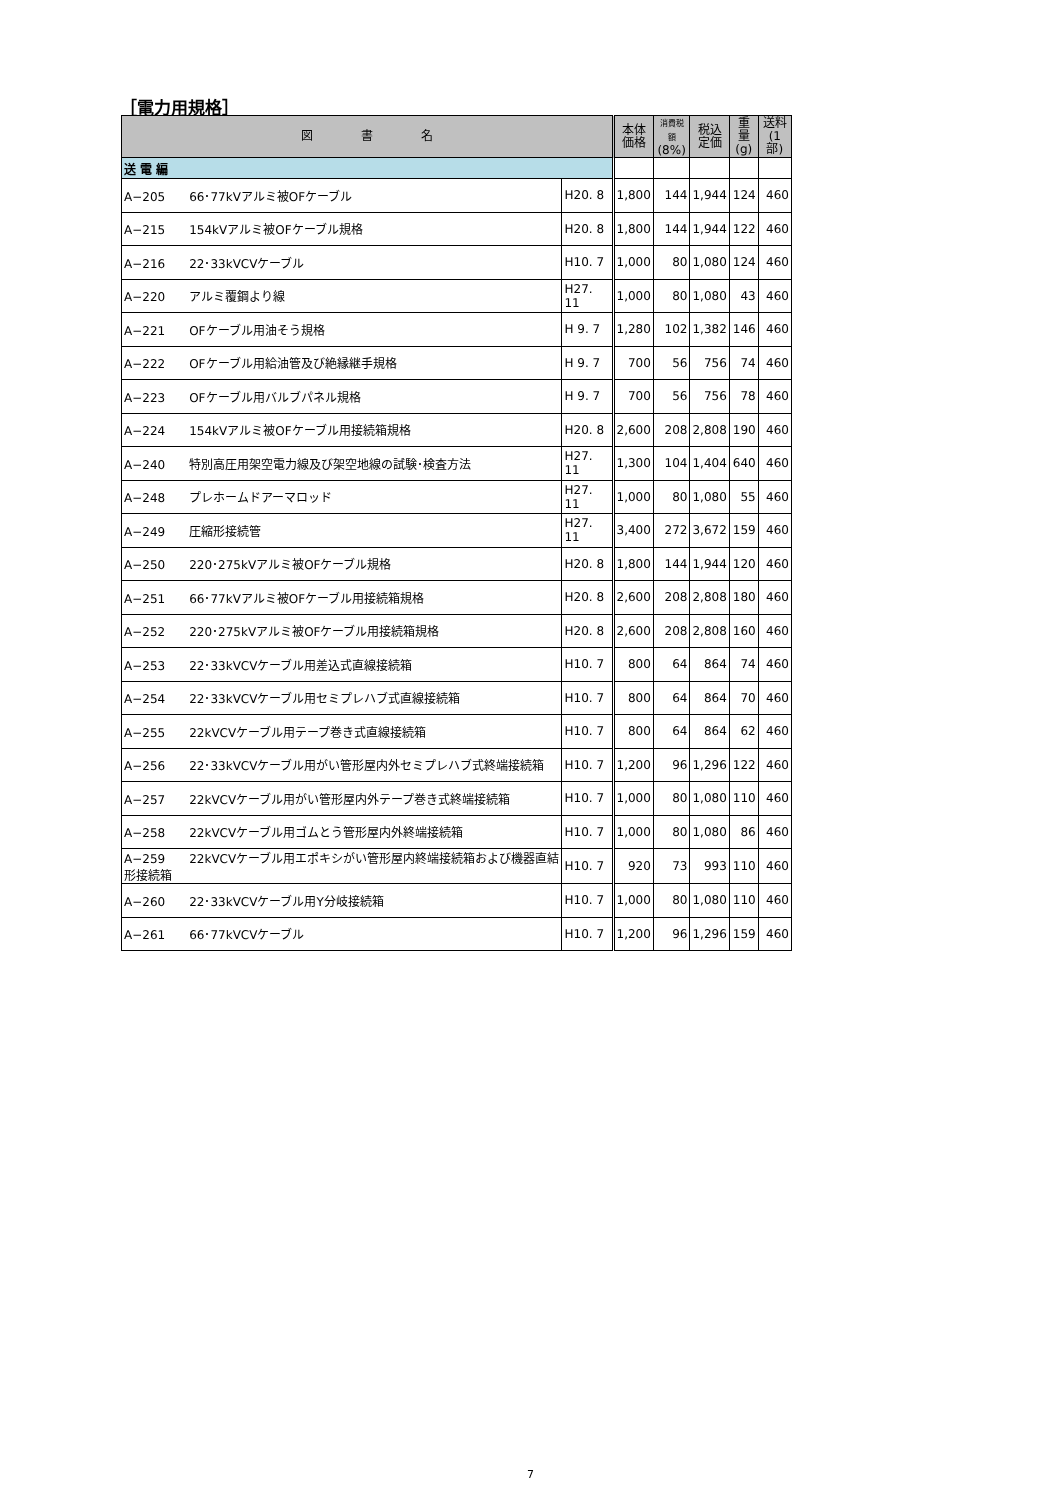［電力用規格］
| 図 書 名 | | 本体 価格 | 消費税額 (8%) | 税込 定価 | 重量 (g) | 送料 (1部) |
| --- | --- | --- | --- | --- | --- | --- |
| 送 電 編 | | | | | | |
| A−205 66･77kVアルミ被OFケーブル | H20. 8 | 1,800 | 144 | 1,944 | 124 | 460 |
| A−215 154kVアルミ被OFケーブル規格 | H20. 8 | 1,800 | 144 | 1,944 | 122 | 460 |
| A−216 22･33kVCVケーブル | H10. 7 | 1,000 | 80 | 1,080 | 124 | 460 |
| A−220 アルミ覆鋼より線 | H27. 11 | 1,000 | 80 | 1,080 | 43 | 460 |
| A−221 OFケーブル用油そう規格 | H 9. 7 | 1,280 | 102 | 1,382 | 146 | 460 |
| A−222 OFケーブル用給油管及び絶縁継手規格 | H 9. 7 | 700 | 56 | 756 | 74 | 460 |
| A−223 OFケーブル用バルブパネル規格 | H 9. 7 | 700 | 56 | 756 | 78 | 460 |
| A−224 154kVアルミ被OFケーブル用接続箱規格 | H20. 8 | 2,600 | 208 | 2,808 | 190 | 460 |
| A−240 特別高圧用架空電力線及び架空地線の試験･検査方法 | H27. 11 | 1,300 | 104 | 1,404 | 640 | 460 |
| A−248 プレホームドアーマロッド | H27. 11 | 1,000 | 80 | 1,080 | 55 | 460 |
| A−249 圧縮形接続管 | H27. 11 | 3,400 | 272 | 3,672 | 159 | 460 |
| A−250 220･275kVアルミ被OFケーブル規格 | H20. 8 | 1,800 | 144 | 1,944 | 120 | 460 |
| A−251 66･77kVアルミ被OFケーブル用接続箱規格 | H20. 8 | 2,600 | 208 | 2,808 | 180 | 460 |
| A−252 220･275kVアルミ被OFケーブル用接続箱規格 | H20. 8 | 2,600 | 208 | 2,808 | 160 | 460 |
| A−253 22･33kVCVケーブル用差込式直線接続箱 | H10. 7 | 800 | 64 | 864 | 74 | 460 |
| A−254 22･33kVCVケーブル用セミプレハブ式直線接続箱 | H10. 7 | 800 | 64 | 864 | 70 | 460 |
| A−255 22kVCVケーブル用テープ巻き式直線接続箱 | H10. 7 | 800 | 64 | 864 | 62 | 460 |
| A−256 22･33kVCVケーブル用がい管形屋内外セミプレハブ式終端接続箱 | H10. 7 | 1,200 | 96 | 1,296 | 122 | 460 |
| A−257 22kVCVケーブル用がい管形屋内外テープ巻き式終端接続箱 | H10. 7 | 1,000 | 80 | 1,080 | 110 | 460 |
| A−258 22kVCVケーブル用ゴムとう管形屋内外終端接続箱 | H10. 7 | 1,000 | 80 | 1,080 | 86 | 460 |
| A−259 22kVCVケーブル用エポキシがい管形屋内終端接続箱および機器直結形接続箱 | H10. 7 | 920 | 73 | 993 | 110 | 460 |
| A−260 22･33kVCVケーブル用Y分岐接続箱 | H10. 7 | 1,000 | 80 | 1,080 | 110 | 460 |
| A−261 66･77kVCVケーブル | H10. 7 | 1,200 | 96 | 1,296 | 159 | 460 |
7